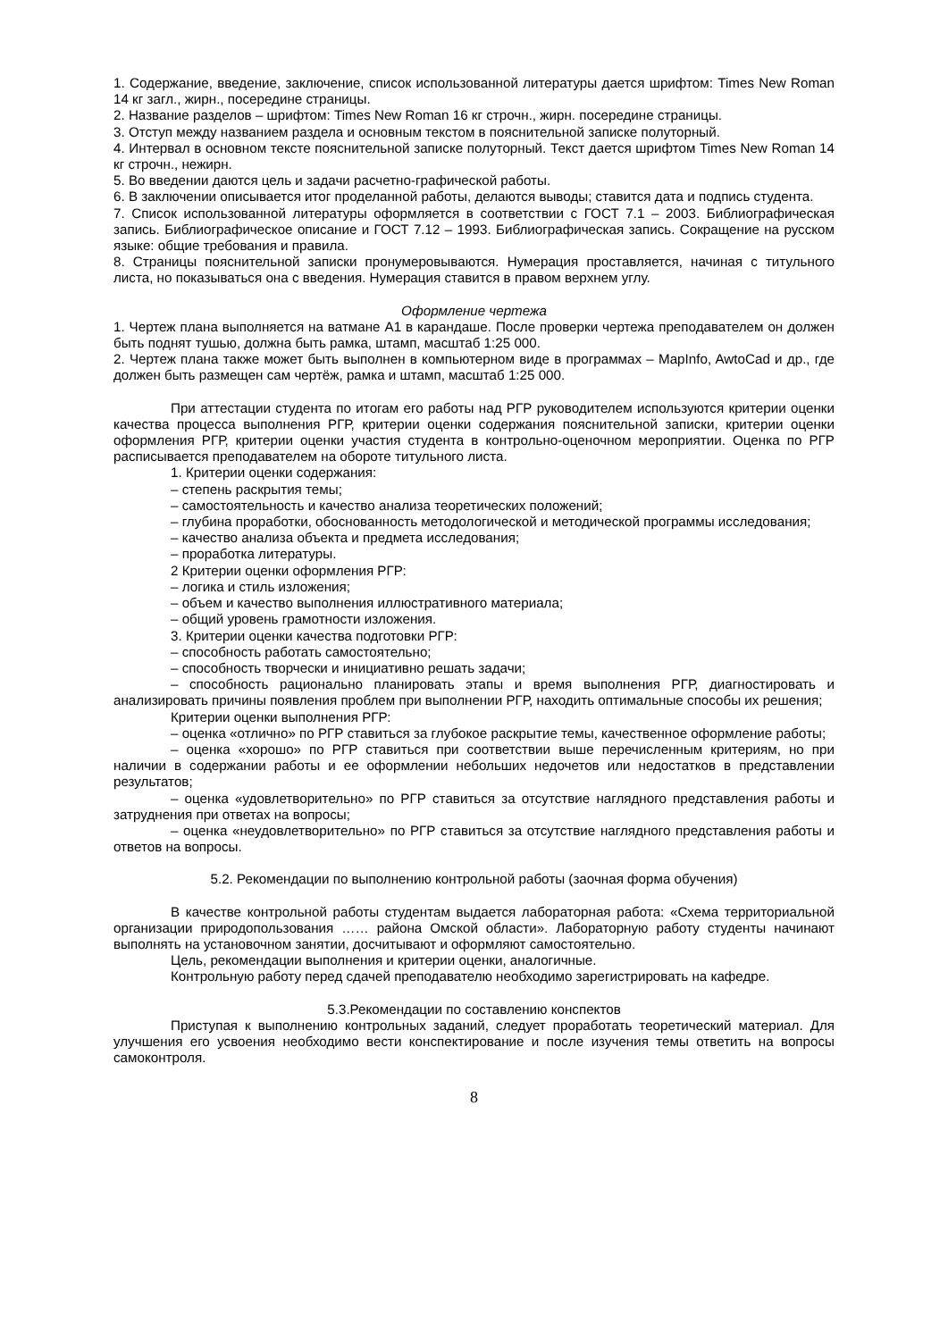1. Содержание, введение, заключение, список использованной литературы дается шрифтом: Times New Roman 14 кг загл., жирн., посередине страницы.
2. Название разделов – шрифтом: Times New Roman 16 кг строчн., жирн. посередине страницы.
3. Отступ между названием раздела и основным текстом в пояснительной записке полуторный.
4. Интервал в основном тексте пояснительной записке полуторный. Текст дается шрифтом Times New Roman 14 кг строчн., нежирн.
5. Во введении даются цель и задачи расчетно-графической работы.
6. В заключении описывается итог проделанной работы, делаются выводы; ставится дата и подпись студента.
7. Список использованной литературы оформляется в соответствии с ГОСТ 7.1 – 2003. Библиографическая запись. Библиографическое описание и ГОСТ 7.12 – 1993. Библиографическая запись. Сокращение на русском языке: общие требования и правила.
8. Страницы пояснительной записки пронумеровываются. Нумерация проставляется, начиная с титульного листа, но показываться она с введения. Нумерация ставится в правом верхнем углу.
Оформление чертежа
1. Чертеж плана выполняется на ватмане А1 в карандаше. После проверки чертежа преподавателем он должен быть поднят тушью, должна быть рамка, штамп, масштаб 1:25 000.
2. Чертеж плана также может быть выполнен в компьютерном виде в программах – MapInfo, AwtoCad и др., где должен быть размещен сам чертёж, рамка и штамп, масштаб 1:25 000.
При аттестации студента по итогам его работы над РГР руководителем используются критерии оценки качества процесса выполнения РГР, критерии оценки содержания пояснительной записки, критерии оценки оформления РГР, критерии оценки участия студента в контрольно-оценочном мероприятии. Оценка по РГР расписывается преподавателем на обороте титульного листа.
1. Критерии оценки содержания:
– степень раскрытия темы;
– самостоятельность и качество анализа теоретических положений;
– глубина проработки, обоснованность методологической и методической программы исследования;
– качество анализа объекта и предмета исследования;
– проработка литературы.
2 Критерии оценки оформления РГР:
– логика и стиль изложения;
– объем и качество выполнения иллюстративного материала;
– общий уровень грамотности изложения.
3. Критерии оценки качества подготовки РГР:
– способность работать самостоятельно;
– способность творчески и инициативно решать задачи;
– способность рационально планировать этапы и время выполнения РГР, диагностировать и анализировать причины появления проблем при выполнении РГР, находить оптимальные способы их решения;
Критерии оценки выполнения РГР:
– оценка «отлично» по РГР ставиться за глубокое раскрытие темы, качественное оформление работы;
– оценка «хорошо» по РГР ставиться при соответствии выше перечисленным критериям, но при наличии в содержании работы и ее оформлении небольших недочетов или недостатков в представлении результатов;
– оценка «удовлетворительно» по РГР ставиться за отсутствие наглядного представления работы и затруднения при ответах на вопросы;
– оценка «неудовлетворительно» по РГР ставиться за отсутствие наглядного представления работы и ответов на вопросы.
5.2. Рекомендации по выполнению контрольной работы (заочная форма обучения)
В качестве контрольной работы студентам выдается лабораторная работа: «Схема территориальной организации природопользования …… района Омской области». Лабораторную работу студенты начинают выполнять на установочном занятии, досчитывают и оформляют самостоятельно.
Цель, рекомендации выполнения и критерии оценки, аналогичные.
Контрольную работу перед сдачей преподавателю необходимо зарегистрировать на кафедре.
5.3.Рекомендации по составлению конспектов
Приступая к выполнению контрольных заданий, следует проработать теоретический материал. Для улучшения его усвоения необходимо вести конспектирование и после изучения темы ответить на вопросы самоконтроля.
8